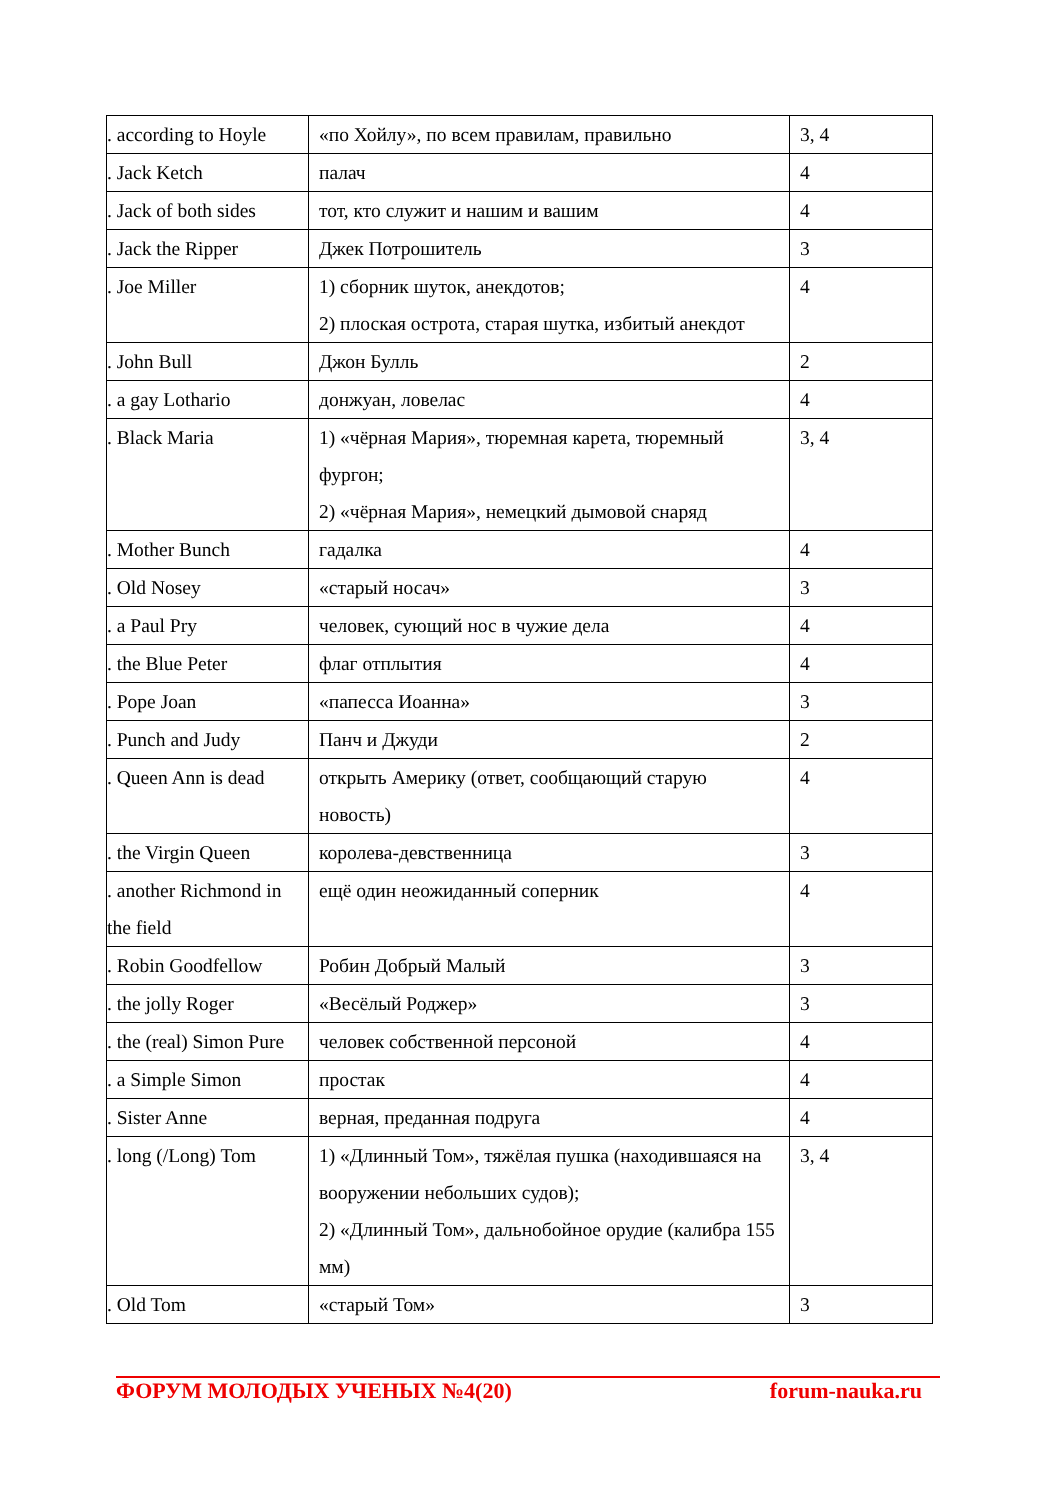| . according to Hoyle | «по Хойлу», по всем правилам, правильно | 3, 4 |
| . Jack Ketch | палач | 4 |
| . Jack of both sides | тот, кто служит и нашим и вашим | 4 |
| . Jack the Ripper | Джек Потрошитель | 3 |
| . Joe Miller | 1) сборник шуток, анекдотов; 2) плоская острота, старая шутка, избитый анекдот | 4 |
| . John Bull | Джон Булль | 2 |
| . a gay Lothario | донжуан, ловелас | 4 |
| . Black Maria | 1) «чёрная Мария», тюремная карета, тюремный фургон; 2) «чёрная Мария», немецкий дымовой снаряд | 3, 4 |
| . Mother Bunch | гадалка | 4 |
| . Old Nosey | «старый носач» | 3 |
| . a Paul Pry | человек, сующий нос в чужие дела | 4 |
| . the Blue Peter | флаг отплытия | 4 |
| . Pope Joan | «папесса Иоанна» | 3 |
| . Punch and Judy | Панч и Джуди | 2 |
| . Queen Ann is dead | открыть Америку (ответ, сообщающий старую новость) | 4 |
| . the Virgin Queen | королева-девственница | 3 |
| . another Richmond in the field | ещё один неожиданный соперник | 4 |
| . Robin Goodfellow | Робин Добрый Малый | 3 |
| . the jolly Roger | «Весёлый Роджер» | 3 |
| . the (real) Simon Pure | человек собственной персоной | 4 |
| . a Simple Simon | простак | 4 |
| . Sister Anne | верная, преданная подруга | 4 |
| . long (/Long) Tom | 1) «Длинный Том», тяжёлая пушка (находившаяся на вооружении небольших судов); 2) «Длинный Том», дальнобойное орудие (калибра 155 мм) | 3, 4 |
| . Old Tom | «старый Том» | 3 |
ФОРУМ МОЛОДЫХ УЧЕНЫХ №4(20) forum-nauka.ru